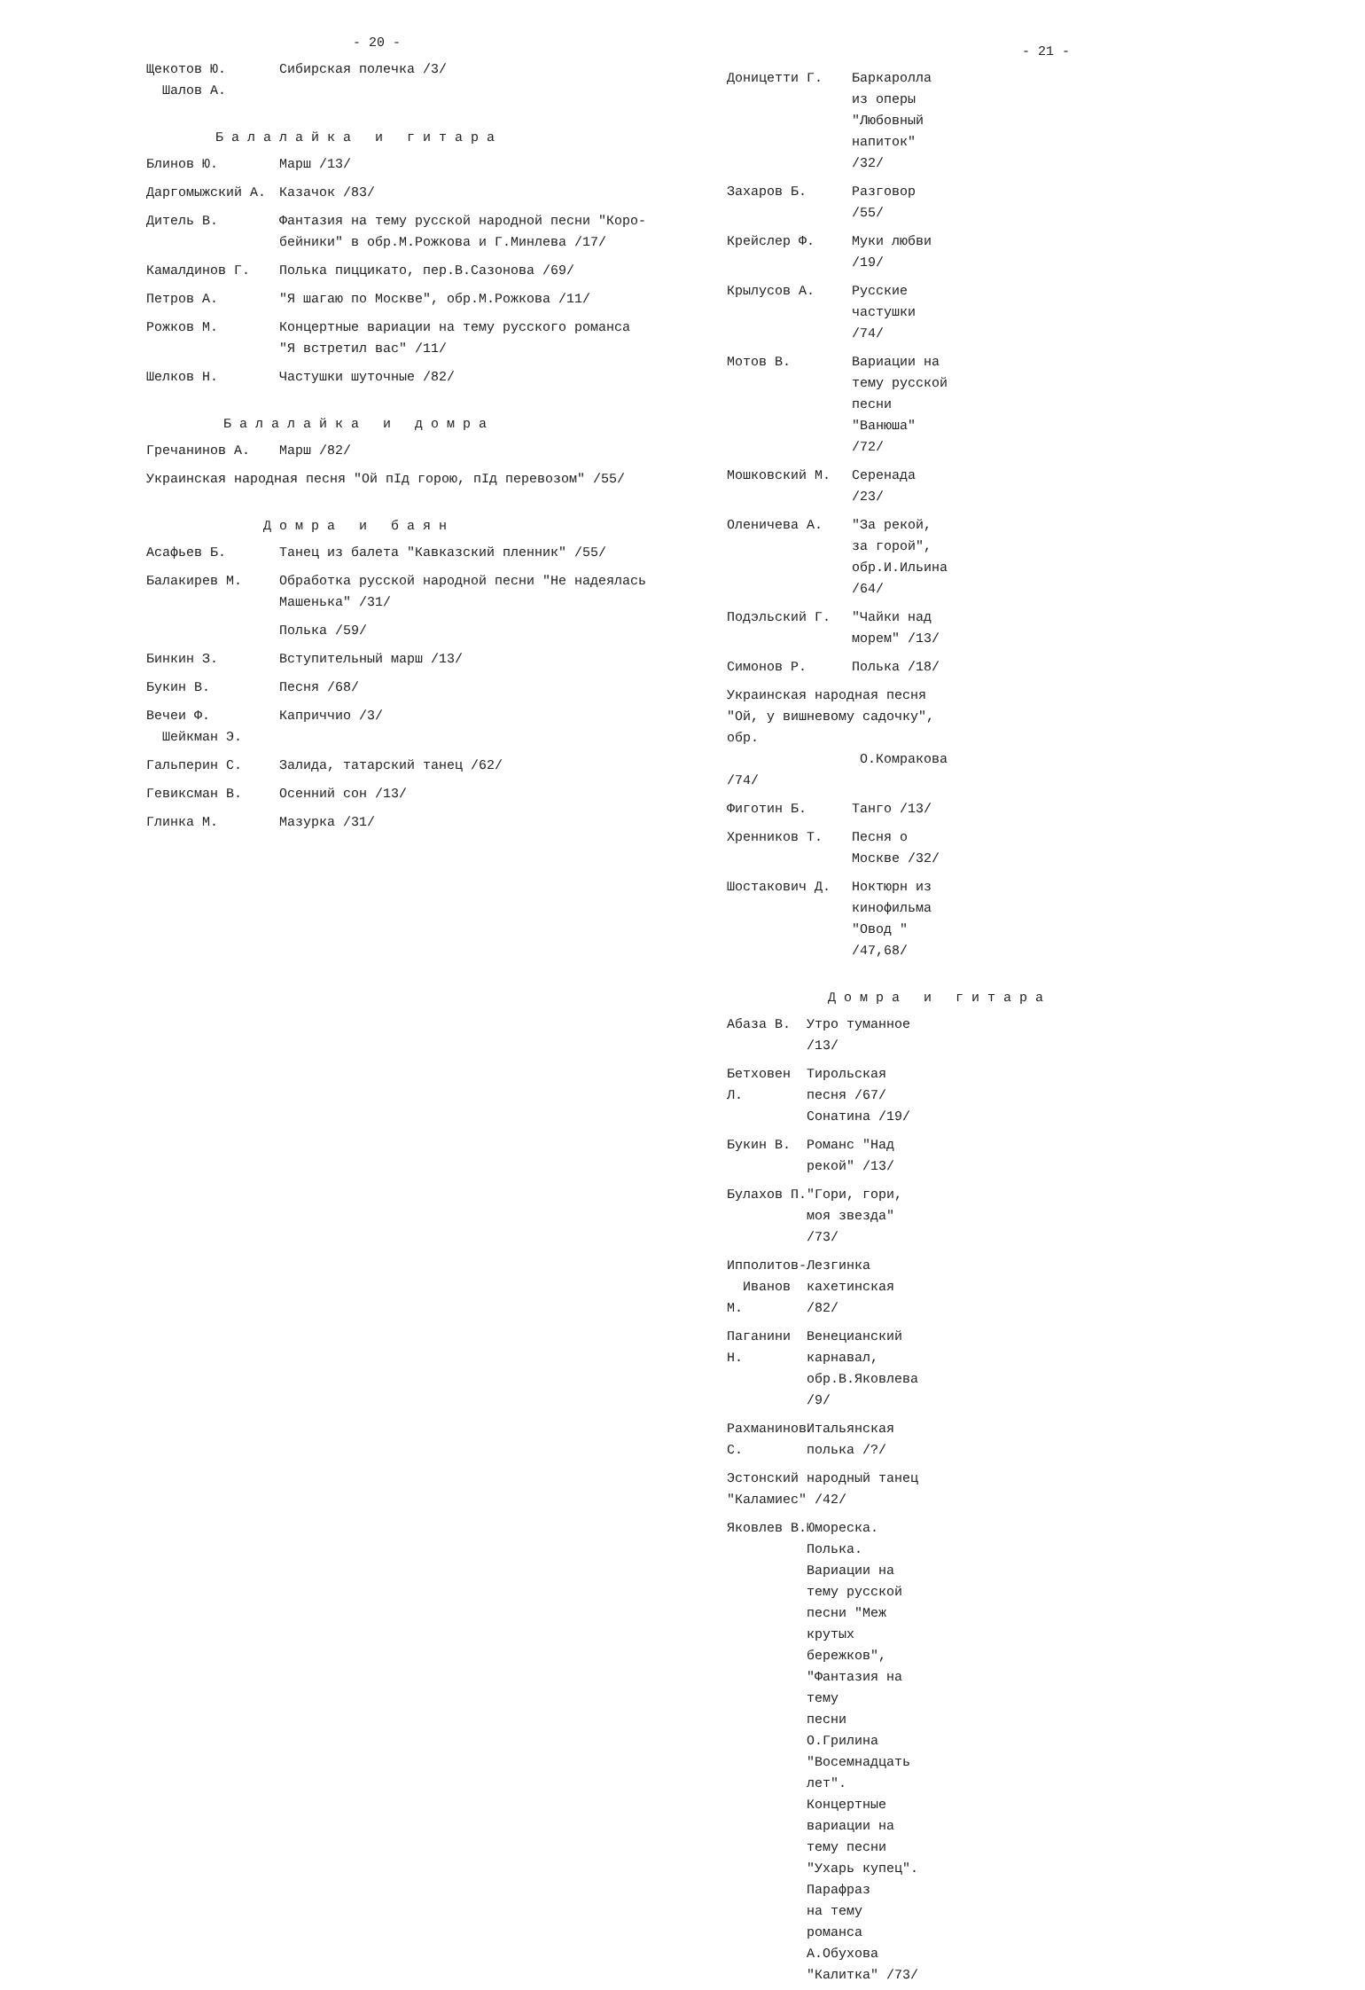- 20 -
| Щекотов Ю. Шалов А. | Сибирская полечка /3/ |
Балалайка и гитара
| Блинов Ю. | Марш /13/ |
| Даргомыжский А. | Казачок /83/ |
| Дитель В. | Фантазия на тему русской народной песни "Коро- бейники" в обр.М.Рожкова и Г.Минлева /17/ |
| Камалдинов Г. | Полька пиццикато, пер.В.Сазонова /69/ |
| Петров А. | "Я шагаю по Москве", обр.М.Рожкова /11/ |
| Рожков М. | Концертные вариации на тему русского романса "Я встретил вас" /11/ |
| Шелков Н. | Частушки шуточные /82/ |
Балалайка и домра
| Гречанинов А. | Марш /82/ |
| Украинская народная песня "Ой пІд горою, пІд перевозом" /55/ | |
Домра и баян
| Асафьев Б. | Танец из балета "Кавказский пленник" /55/ |
| Балакирев М. | Обработка русской народной песни "Не надеялась Машенька" /31/ |
| | Полька /59/ |
| Бинкин З. | Вступительный марш /13/ |
| Букин В. | Песня /68/ |
| Вечеи Ф. Шейкман Э. | Каприччио /3/ |
| Гальперин С. | Залида, татарский танец /62/ |
| Гевиксман В. | Осенний сон /13/ |
| Глинка М. | Мазурка /31/ |
- 21 -
| Доницетти Г. | Баркаролла из оперы "Любовный напиток" /32/ |
| Захаров Б. | Разговор /55/ |
| Крейслер Ф. | Муки любви /19/ |
| Крылусов А. | Русские частушки /74/ |
| Мотов В. | Вариации на тему русской песни "Ванюша" /72/ |
| Мошковский М. | Серенада /23/ |
| Оленичева А. | "За рекой, за горой", обр.И.Ильина /64/ |
| Подэльский Г. | "Чайки над морем" /13/ |
| Симонов Р. | Полька /18/ |
| Украинская народная песня "Ой, у вишневому садочку", обр. О.Комракова /74/ | |
| Фиготин Б. | Танго /13/ |
| Хренников Т. | Песня о Москве /32/ |
| Шостакович Д. | Ноктюрн из кинофильма "Овод " /47,68/ |
Домра и гитара
| Абаза В. | Утро туманное /13/ |
| Бетховен Л. | Тирольская песня /67/ Сонатина /19/ |
| Букин В. | Романс "Над рекой" /13/ |
| Булахов П. | "Гори, гори, моя звезда" /73/ |
| Ипполитов- Иванов М. | Лезгинка кахетинская /82/ |
| Паганини Н. | Венецианский карнавал, обр.В.Яковлева /9/ |
| Рахманинов С. | Итальянская полька /?/ |
| Эстонский народный танец "Каламиес" /42/ | |
| Яковлев В. | Юмореска. Полька. Вариации на тему русской песни "Меж крутых бережков", "Фантазия на тему песни О.Грилина "Восемнадцать лет". Концертные вариации на тему песни "Ухарь купец". Парафраз на тему романса А.Обухова "Калитка" /73/ |